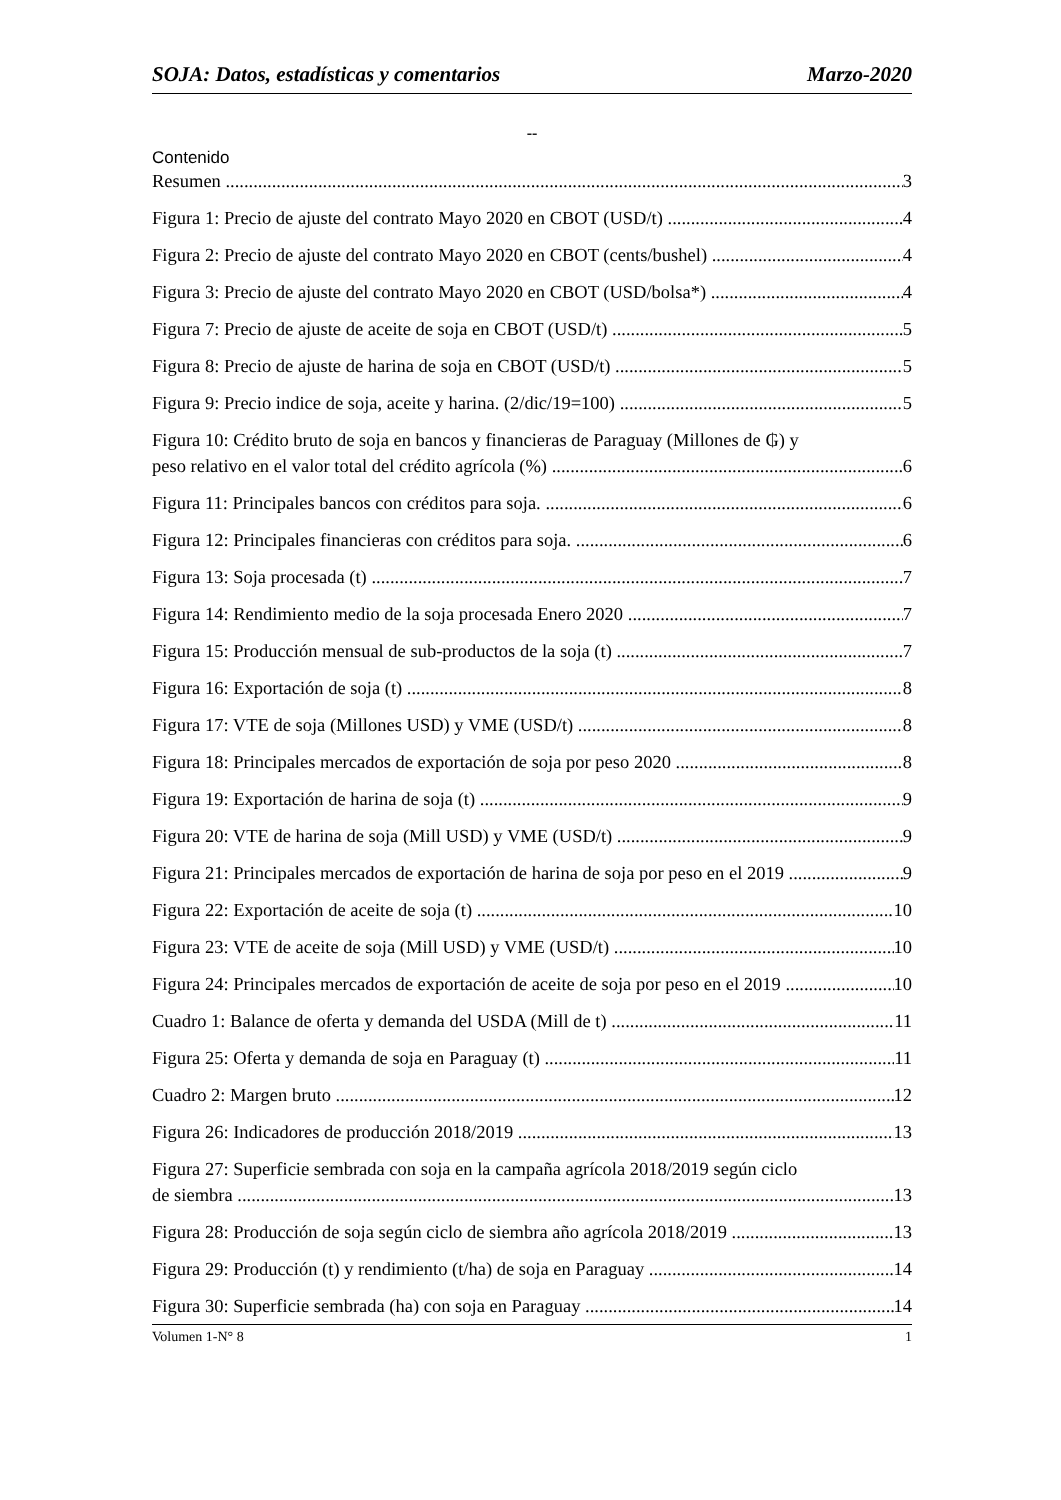SOJA: Datos, estadísticas y comentarios Marzo-2020
--
Contenido
Resumen 3
Figura 1: Precio de ajuste del contrato Mayo 2020 en CBOT (USD/t) 4
Figura 2: Precio de ajuste del contrato Mayo 2020 en CBOT (cents/bushel) 4
Figura 3: Precio de ajuste del contrato Mayo 2020 en CBOT (USD/bolsa*) 4
Figura 7: Precio de ajuste de aceite de soja en CBOT (USD/t) 5
Figura 8: Precio de ajuste de harina de soja en CBOT (USD/t) 5
Figura 9: Precio indice de soja, aceite y harina. (2/dic/19=100) 5
Figura 10: Crédito bruto de soja en bancos y financieras de Paraguay (Millones de ₲) y
peso relativo en el valor total del crédito agrícola (%) 6
Figura 11: Principales bancos con créditos para soja. 6
Figura 12: Principales financieras con créditos para soja. 6
Figura 13: Soja procesada (t) 7
Figura 14: Rendimiento medio de la soja procesada Enero 2020 7
Figura 15: Producción mensual de sub-productos de la soja (t) 7
Figura 16: Exportación de soja (t) 8
Figura 17: VTE de soja (Millones USD) y VME (USD/t) 8
Figura 18: Principales mercados de exportación de soja por peso 2020 8
Figura 19: Exportación de harina de soja (t) 9
Figura 20: VTE de harina de soja (Mill USD) y VME (USD/t) 9
Figura 21: Principales mercados de exportación de harina de soja por peso en el 2019 9
Figura 22: Exportación de aceite de soja (t) 10
Figura 23: VTE de aceite de soja (Mill USD) y VME (USD/t) 10
Figura 24: Principales mercados de exportación de aceite de soja por peso en el 2019 10
Cuadro 1: Balance de oferta y demanda del USDA (Mill de t) 11
Figura 25: Oferta y demanda de soja en Paraguay (t) 11
Cuadro 2: Margen bruto 12
Figura 26: Indicadores de producción 2018/2019 13
Figura 27: Superficie sembrada con soja en la campaña agrícola 2018/2019 según ciclo
de siembra 13
Figura 28: Producción de soja según ciclo de siembra año agrícola 2018/2019 13
Figura 29: Producción (t) y rendimiento (t/ha) de soja en Paraguay 14
Figura 30: Superficie sembrada (ha) con soja en Paraguay 14
Volumen 1-N° 8 1